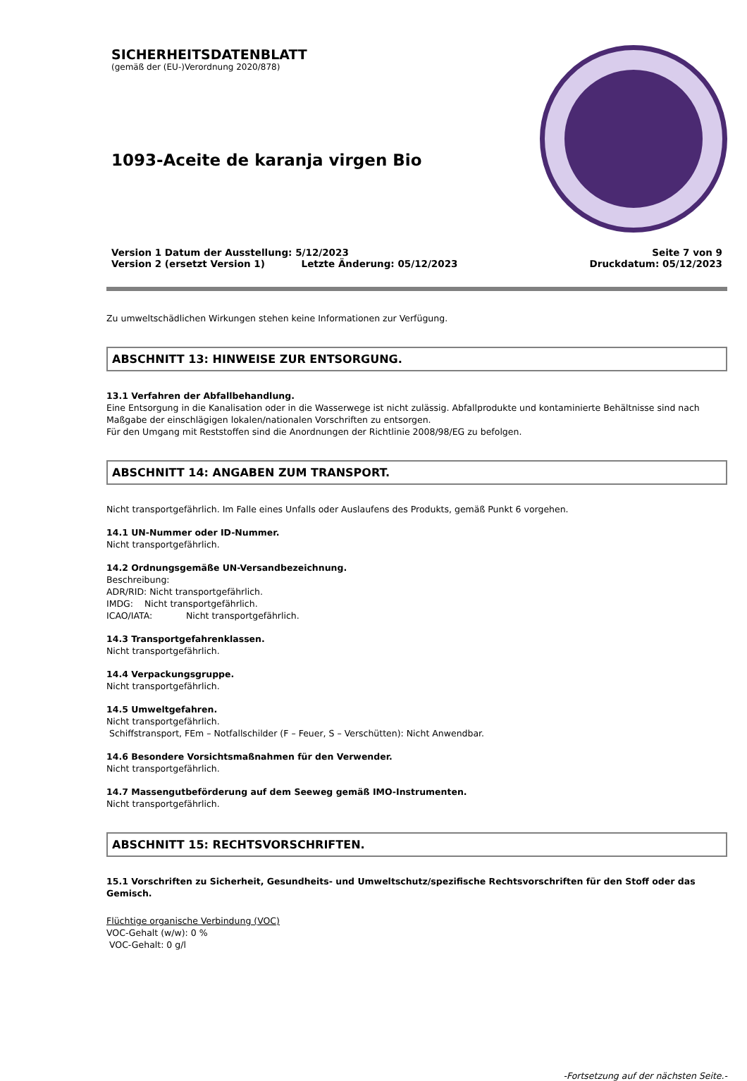SICHERHEITSDATENBLATT
(gemäß der (EU-)Verordnung 2020/878)
1093-Aceite de karanja virgen Bio
Version 1 Datum der Ausstellung: 5/12/2023
Version 2 (ersetzt Version 1) Letzte Änderung: 05/12/2023
Seite 7 von 9
Druckdatum: 05/12/2023
Zu umweltschädlichen Wirkungen stehen keine Informationen zur Verfügung.
ABSCHNITT 13: HINWEISE ZUR ENTSORGUNG.
13.1 Verfahren der Abfallbehandlung.
Eine Entsorgung in die Kanalisation oder in die Wasserwege ist nicht zulässig. Abfallprodukte und kontaminierte Behältnisse sind nach Maßgabe der einschlägigen lokalen/nationalen Vorschriften zu entsorgen.
Für den Umgang mit Reststoffen sind die Anordnungen der Richtlinie 2008/98/EG zu befolgen.
ABSCHNITT 14: ANGABEN ZUM TRANSPORT.
Nicht transportgefährlich. Im Falle eines Unfalls oder Auslaufens des Produkts, gemäß Punkt 6 vorgehen.
14.1 UN-Nummer oder ID-Nummer.
Nicht transportgefährlich.
14.2 Ordnungsgemäße UN-Versandbezeichnung.
Beschreibung:
ADR/RID: Nicht transportgefährlich.
IMDG: Nicht transportgefährlich.
ICAO/IATA: Nicht transportgefährlich.
14.3 Transportgefahrenklassen.
Nicht transportgefährlich.
14.4 Verpackungsgruppe.
Nicht transportgefährlich.
14.5 Umweltgefahren.
Nicht transportgefährlich.
Schiffstransport, FEm – Notfallschilder (F – Feuer, S – Verschütten): Nicht Anwendbar.
14.6 Besondere Vorsichtsmaßnahmen für den Verwender.
Nicht transportgefährlich.
14.7 Massengutbeförderung auf dem Seeweg gemäß IMO-Instrumenten.
Nicht transportgefährlich.
ABSCHNITT 15: RECHTSVORSCHRIFTEN.
15.1 Vorschriften zu Sicherheit, Gesundheits- und Umweltschutz/spezifische Rechtsvorschriften für den Stoff oder das Gemisch.
Flüchtige organische Verbindung (VOC)
VOC-Gehalt (w/w): 0 %
VOC-Gehalt: 0 g/l
-Fortsetzung auf der nächsten Seite.-